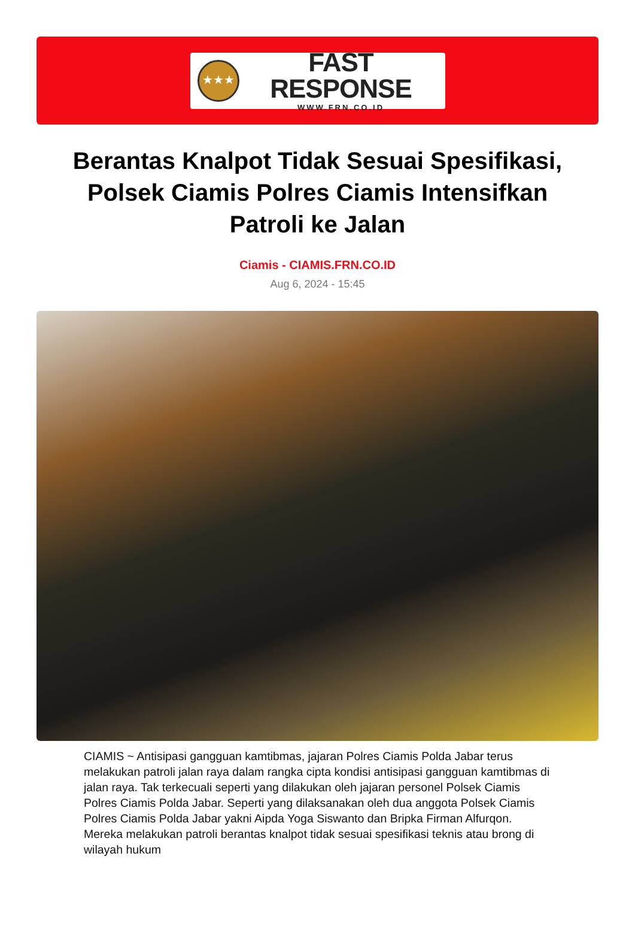★★★
FAST RESPONSE
WWW.FRN.CO.ID
Berantas Knalpot Tidak Sesuai Spesifikasi, Polsek Ciamis Polres Ciamis Intensifkan Patroli ke Jalan
Ciamis - CIAMIS.FRN.CO.ID
Aug 6, 2024 - 15:45
CIAMIS ~ Antisipasi gangguan kamtibmas, jajaran Polres Ciamis Polda Jabar terus melakukan patroli jalan raya dalam rangka cipta kondisi antisipasi gangguan kamtibmas di jalan raya. Tak terkecuali seperti yang dilakukan oleh jajaran personel Polsek Ciamis Polres Ciamis Polda Jabar. Seperti yang dilaksanakan oleh dua anggota Polsek Ciamis Polres Ciamis Polda Jabar yakni Aipda Yoga Siswanto dan Bripka Firman Alfurqon. Mereka melakukan patroli berantas knalpot tidak sesuai spesifikasi teknis atau brong di wilayah hukum